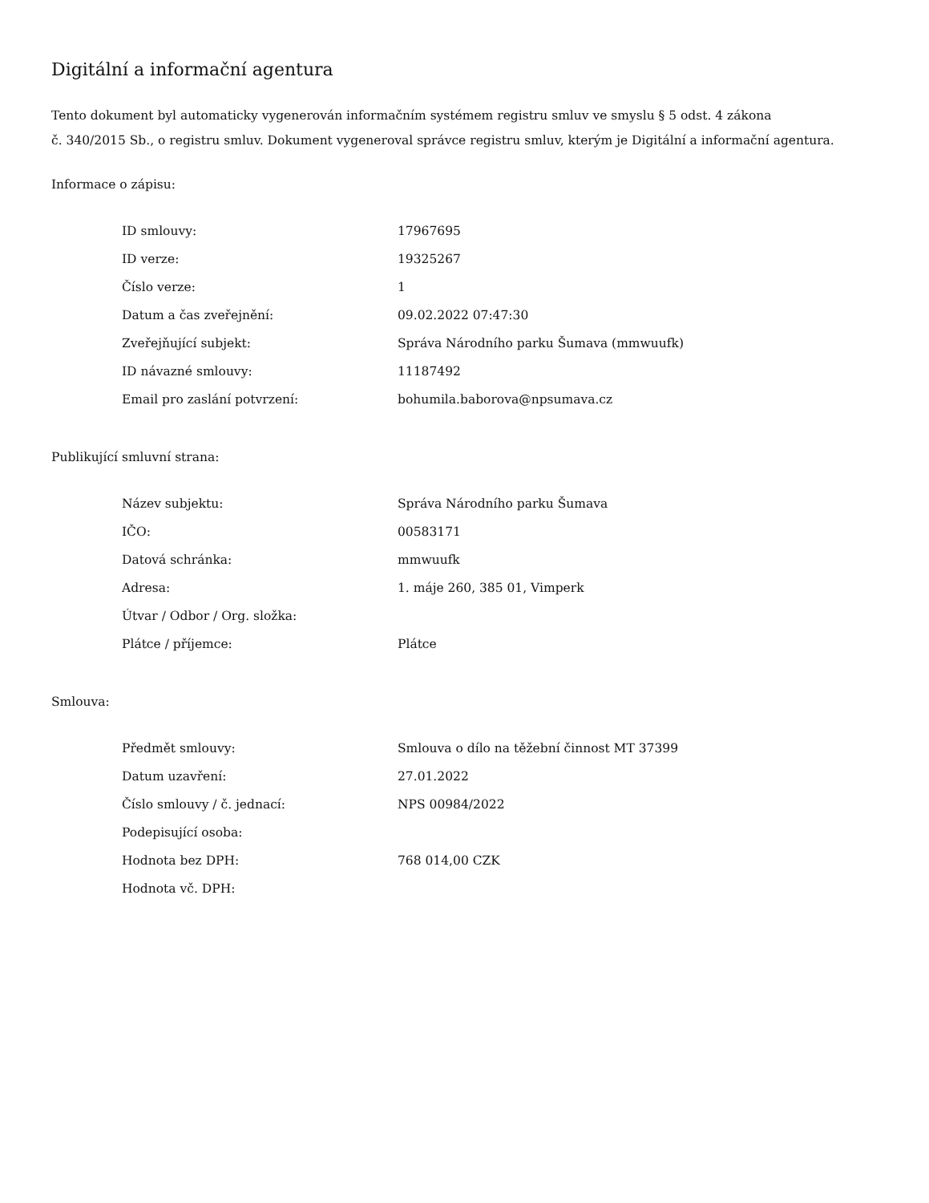Digitální a informační agentura
Tento dokument byl automaticky vygenerován informačním systémem registru smluv ve smyslu § 5 odst. 4 zákona
č. 340/2015 Sb., o registru smluv. Dokument vygeneroval správce registru smluv, kterým je Digitální a informační agentura.
Informace o zápisu:
| ID smlouvy: | 17967695 |
| ID verze: | 19325267 |
| Číslo verze: | 1 |
| Datum a čas zveřejnění: | 09.02.2022 07:47:30 |
| Zveřejňující subjekt: | Správa Národního parku Šumava (mmwuufk) |
| ID návazné smlouvy: | 11187492 |
| Email pro zaslání potvrzení: | bohumila.baborova@npsumava.cz |
Publikující smluvní strana:
| Název subjektu: | Správa Národního parku Šumava |
| IČO: | 00583171 |
| Datová schránka: | mmwuufk |
| Adresa: | 1. máje 260, 385 01, Vimperk |
| Útvar / Odbor / Org. složka: | |
| Plátce / příjemce: | Plátce |
Smlouva:
| Předmět smlouvy: | Smlouva o dílo na těžební činnost MT 37399 |
| Datum uzavření: | 27.01.2022 |
| Číslo smlouvy / č. jednací: | NPS 00984/2022 |
| Podepisující osoba: | |
| Hodnota bez DPH: | 768 014,00 CZK |
| Hodnota vč. DPH: | |